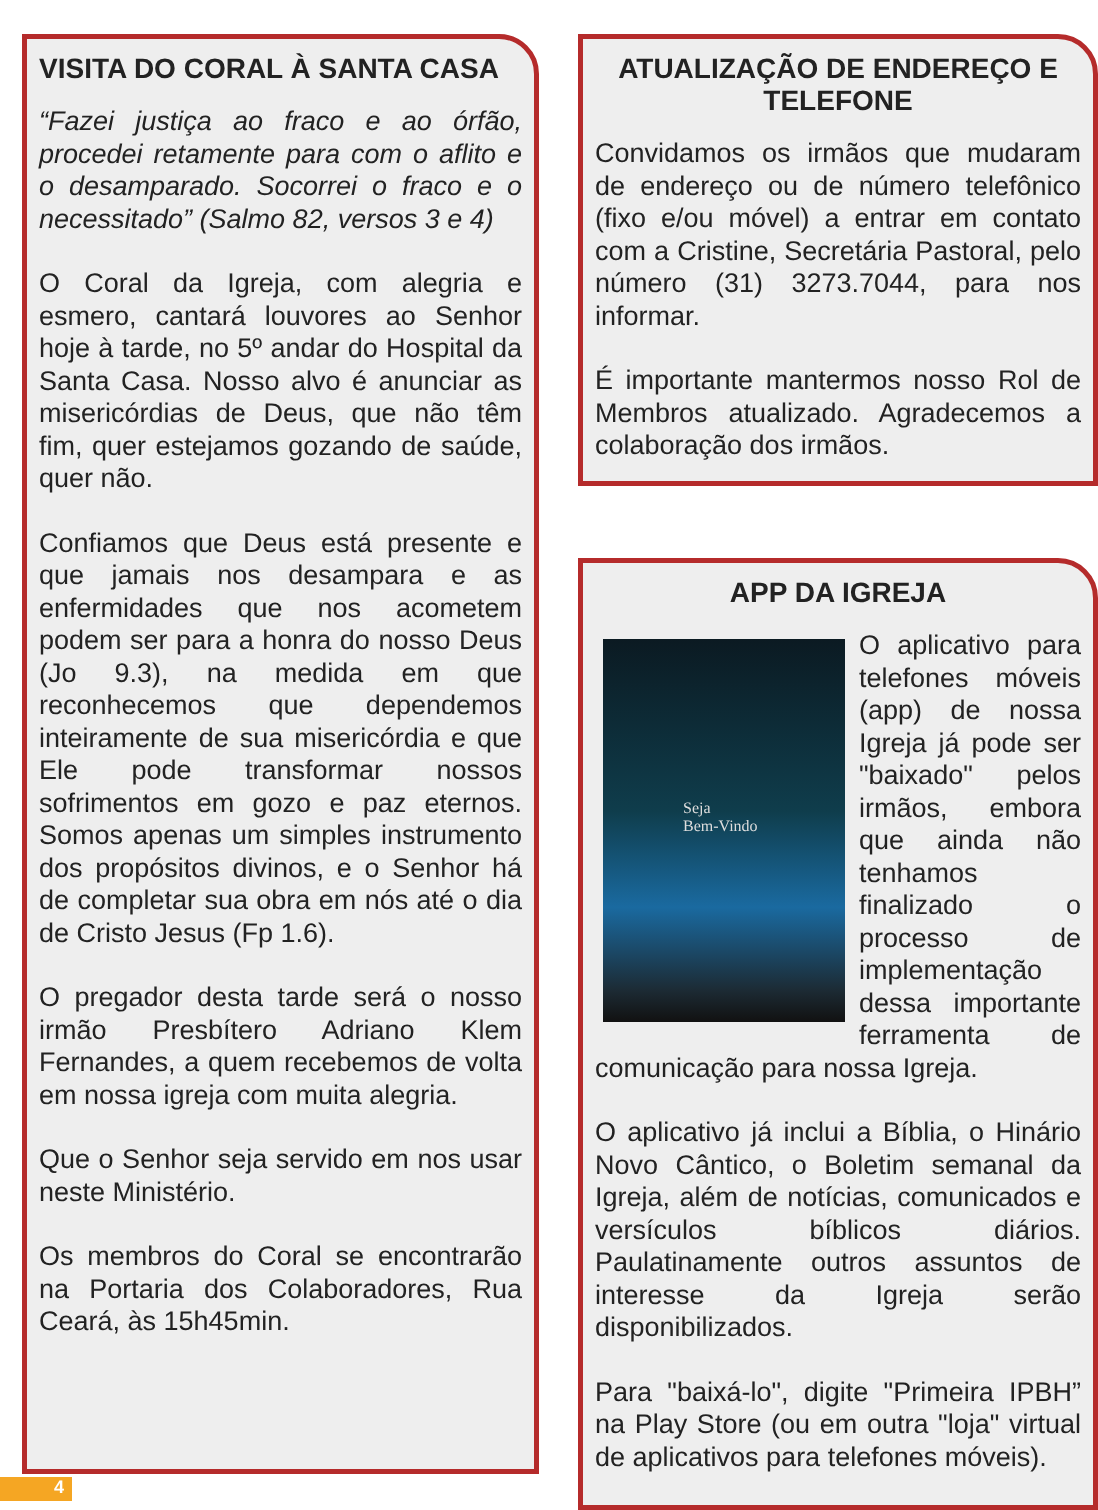VISITA DO CORAL À SANTA CASA
“Fazei justiça ao fraco e ao órfão, procedei retamente para com o aflito e o desamparado. Socorrei o fraco e o necessitado” (Salmo 82, versos 3 e 4)
O Coral da Igreja, com alegria e esmero, cantará louvores ao Senhor hoje à tarde, no 5º andar do Hospital da Santa Casa. Nosso alvo é anunciar as misericórdias de Deus, que não têm fim, quer estejamos gozando de saúde, quer não.
Confiamos que Deus está presente e que jamais nos desampara e as enfermidades que nos acometem podem ser para a honra do nosso Deus (Jo 9.3), na medida em que reconhecemos que dependemos inteiramente de sua misericórdia e que Ele pode transformar nossos sofrimentos em gozo e paz eternos. Somos apenas um simples instrumento dos propósitos divinos, e o Senhor há de completar sua obra em nós até o dia de Cristo Jesus (Fp 1.6).
O pregador desta tarde será o nosso irmão Presbítero Adriano Klem Fernandes, a quem recebemos de volta em nossa igreja com muita alegria.
Que o Senhor seja servido em nos usar neste Ministério.
Os membros do Coral se encontrarão na Portaria dos Colaboradores, Rua Ceará, às 15h45min.
ATUALIZAÇÃO DE ENDEREÇO E TELEFONE
Convidamos os irmãos que mudaram de endereço ou de número telefônico (fixo e/ou móvel) a entrar em contato com a Cristine, Secretária Pastoral, pelo número (31) 3273.7044, para nos informar.
É importante mantermos nosso Rol de Membros atualizado. Agradecemos a colaboração dos irmãos.
APP DA IGREJA
Seja
Bem-Vindo
O aplicativo para telefones móveis (app) de nossa Igreja já pode ser "baixado" pelos irmãos, embora que ainda não tenhamos finalizado o processo de implementação dessa importante ferramenta de comunicação para nossa Igreja.
O aplicativo já inclui a Bíblia, o Hinário Novo Cântico, o Boletim semanal da Igreja, além de notícias, comunicados e versículos bíblicos diários. Paulatinamente outros assuntos de interesse da Igreja serão disponibilizados.
Para "baixá-lo", digite "Primeira IPBH” na Play Store (ou em outra "loja" virtual de aplicativos para telefones móveis).
4